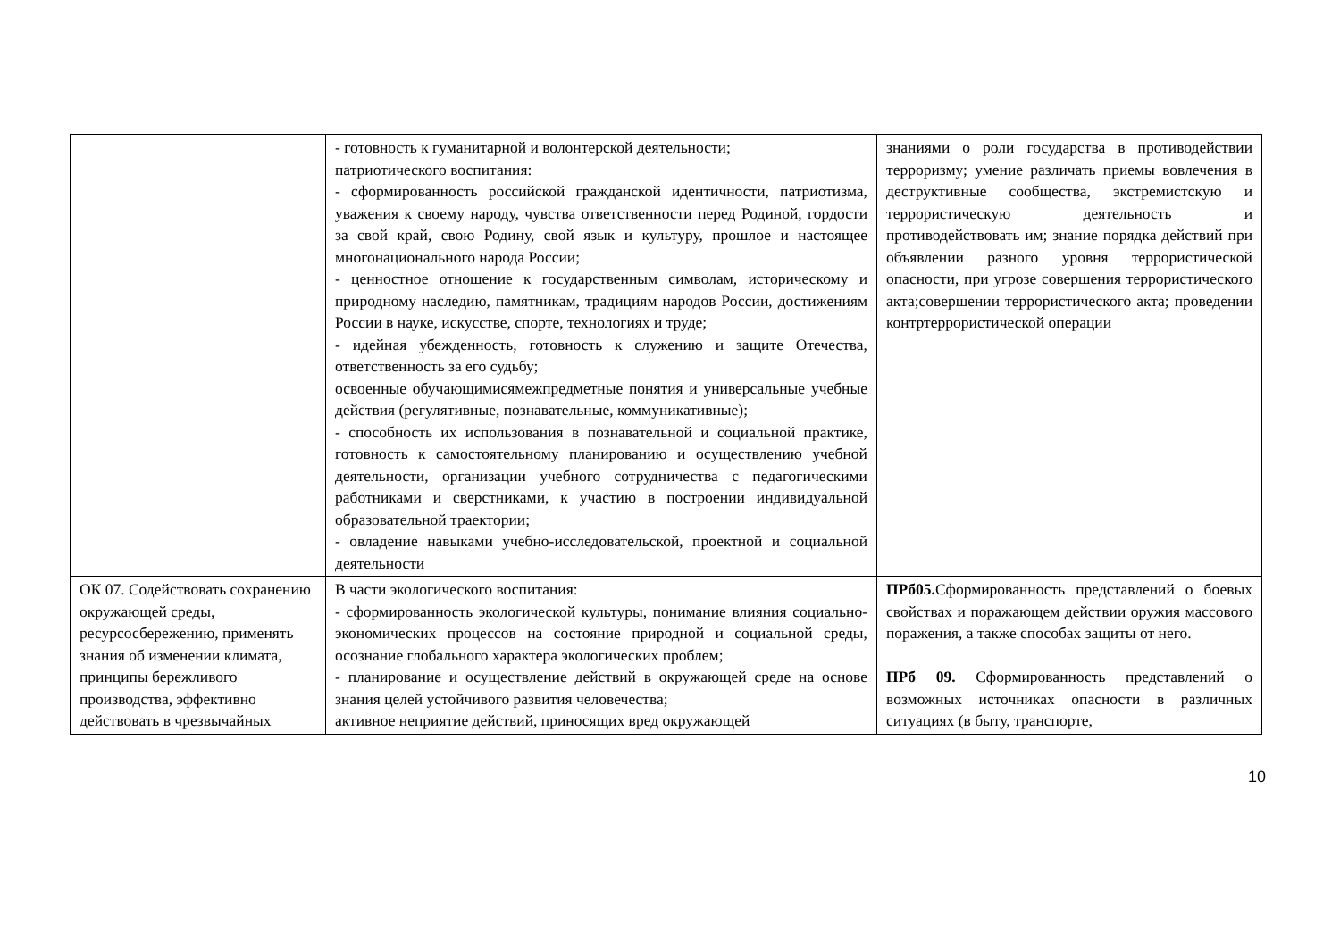| | - готовность к гуманитарной и волонтерской деятельности; патриотического воспитания: - сформированность российской гражданской идентичности, патриотизма, уважения к своему народу, чувства ответственности перед Родиной, гордости за свой край, свою Родину, свой язык и культуру, прошлое и настоящее многонационального народа России; - ценностное отношение к государственным символам, историческому и природному наследию, памятникам, традициям народов России, достижениям России в науке, искусстве, спорте, технологиях и труде; - идейная убежденность, готовность к служению и защите Отечества, ответственность за его судьбу; освоенные обучающимисямежпредметные понятия и универсальные учебные действия (регулятивные, познавательные, коммуникативные); - способность их использования в познавательной и социальной практике, готовность к самостоятельному планированию и осуществлению учебной деятельности, организации учебного сотрудничества с педагогическими работниками и сверстниками, к участию в построении индивидуальной образовательной траектории; - овладение навыками учебно-исследовательской, проектной и социальной деятельности | знаниями о роли государства в противодействии терроризму; умение различать приемы вовлечения в деструктивные сообщества, экстремистскую и террористическую деятельность и противодействовать им; знание порядка действий при объявлении разного уровня террористической опасности, при угрозе совершения террористического акта;совершении террористического акта; проведении контртеррористической операции |
| ОК 07. Содействовать сохранению окружающей среды, ресурсосбережению, применять знания об изменении климата, принципы бережливого производства, эффективно действовать в чрезвычайных | В части экологического воспитания: - сформированность экологической культуры, понимание влияния социально-экономических процессов на состояние природной и социальной среды, осознание глобального характера экологических проблем; - планирование и осуществление действий в окружающей среде на основе знания целей устойчивого развития человечества; активное неприятие действий, приносящих вред окружающей | ПРб05. Сформированность представлений о боевых свойствах и поражающем действии оружия массового поражения, а также способах защиты от него. ПРб 09. Сформированность представлений о возможных источниках опасности в различных ситуациях (в быту, транспорте, |
10